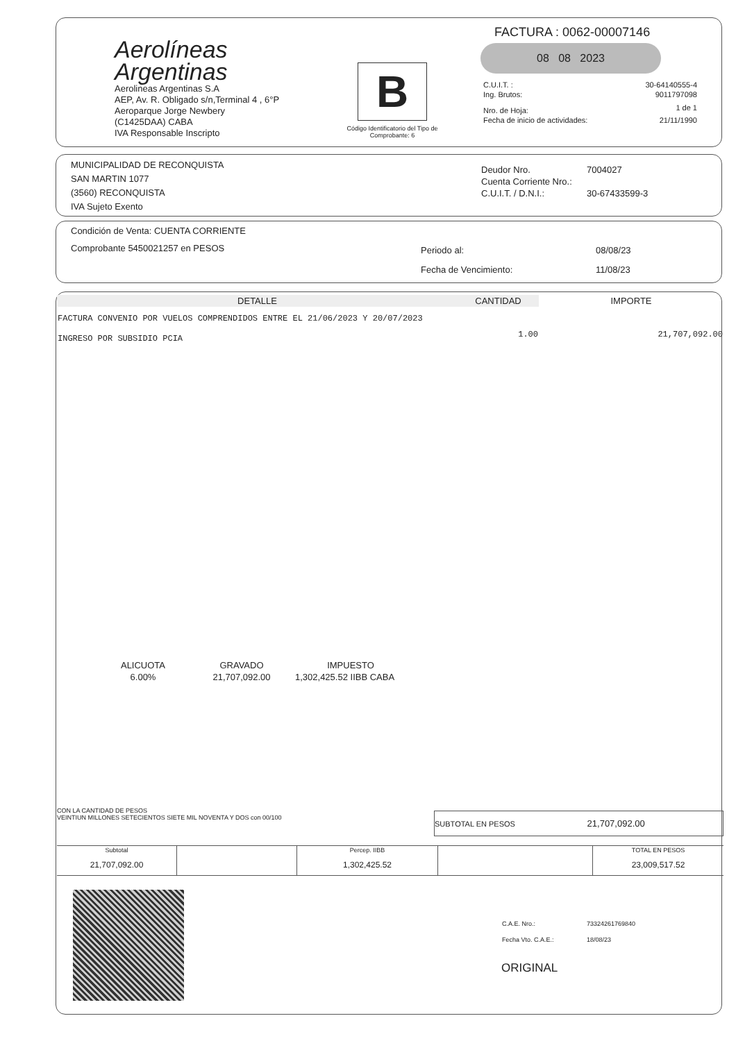Aerolíneas
Argentinas
Aerolineas Argentinas S.A
AEP, Av. R. Obligado s/n,Terminal 4 , 6°P
Aeroparque Jorge Newbery
(C1425DAA) CABA
IVA Responsable Inscripto
B
Código Identificatorio del Tipo de Comprobante: 6
FACTURA : 0062-00007146
08 08 2023
| C.U.I.T. : | 30-64140555-4 |
| Ing. Brutos: | 9011797098 |
| Nro. de Hoja: | 1 de 1 |
| Fecha de inicio de actividades: | 21/11/1990 |
MUNICIPALIDAD DE RECONQUISTA
SAN MARTIN 1077
(3560) RECONQUISTA
IVA Sujeto Exento
| Deudor Nro. | 7004027 |
| Cuenta Corriente Nro.: | |
| C.U.I.T. / D.N.I.: | 30-67433599-3 |
Condición de Venta: CUENTA CORRIENTE
Comprobante 5450021257 en PESOS
| Periodo al: | 08/08/23 |
| Fecha de Vencimiento: | 11/08/23 |
| DETALLE | CANTIDAD | IMPORTE |
| --- | --- | --- |
| FACTURA CONVENIO POR VUELOS COMPRENDIDOS ENTRE EL 21/06/2023 Y 20/07/2023 | | |
| INGRESO POR SUBSIDIO PCIA | 1.00 | 21,707,092.00 |
| ALICUOTA | GRAVADO | IMPUESTO |
| --- | --- | --- |
| 6.00% | 21,707,092.00 | 1,302,425.52 IIBB CABA |
CON LA CANTIDAD DE PESOS
VEINTIUN MILLONES SETECIENTOS SIETE MIL NOVENTA Y DOS con 00/100
SUBTOTAL EN PESOS 21,707,092.00
| Subtotal | | Percep. IIBB | | TOTAL EN PESOS |
| 21,707,092.00 | | 1,302,425.52 | | 23,009,517.52 |
| C.A.E. Nro.: | 73324261769840 |
| Fecha Vto. C.A.E.: | 18/08/23 |
ORIGINAL